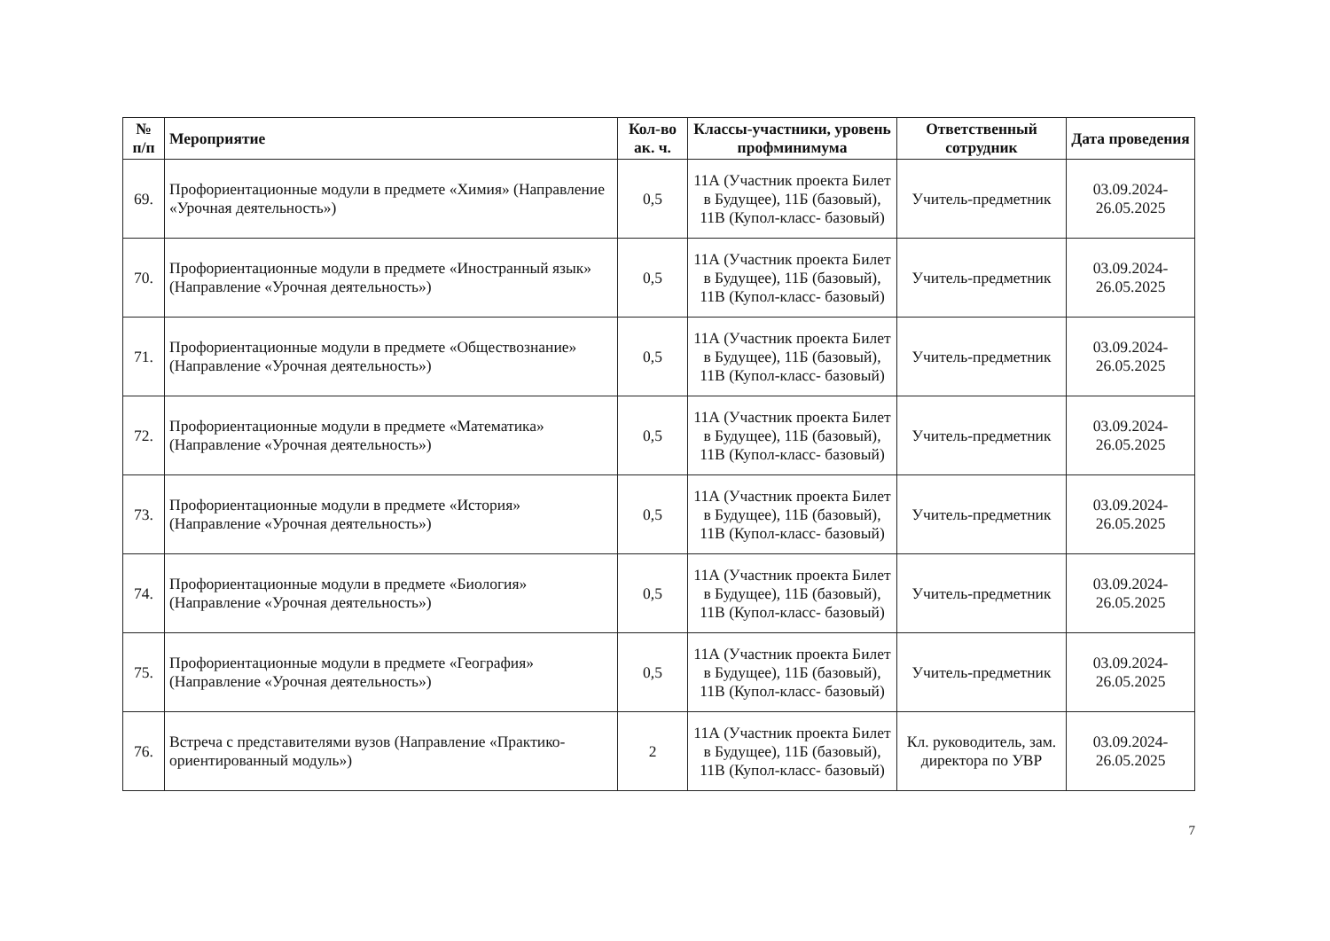| № п/п | Мероприятие | Кол-во ак. ч. | Классы-участники, уровень профминимума | Ответственный сотрудник | Дата проведения |
| --- | --- | --- | --- | --- | --- |
| 69. | Профориентационные модули в предмете «Химия» (Направление «Урочная деятельность») | 0,5 | 11А (Участник проекта Билет в Будущее), 11Б (базовый), 11В (Купол-класс- базовый) | Учитель-предметник | 03.09.2024-26.05.2025 |
| 70. | Профориентационные модули в предмете «Иностранный язык» (Направление «Урочная деятельность») | 0,5 | 11А (Участник проекта Билет в Будущее), 11Б (базовый), 11В (Купол-класс- базовый) | Учитель-предметник | 03.09.2024-26.05.2025 |
| 71. | Профориентационные модули в предмете «Обществознание» (Направление «Урочная деятельность») | 0,5 | 11А (Участник проекта Билет в Будущее), 11Б (базовый), 11В (Купол-класс- базовый) | Учитель-предметник | 03.09.2024-26.05.2025 |
| 72. | Профориентационные модули в предмете «Математика» (Направление «Урочная деятельность») | 0,5 | 11А (Участник проекта Билет в Будущее), 11Б (базовый), 11В (Купол-класс- базовый) | Учитель-предметник | 03.09.2024-26.05.2025 |
| 73. | Профориентационные модули в предмете «История» (Направление «Урочная деятельность») | 0,5 | 11А (Участник проекта Билет в Будущее), 11Б (базовый), 11В (Купол-класс- базовый) | Учитель-предметник | 03.09.2024-26.05.2025 |
| 74. | Профориентационные модули в предмете «Биология» (Направление «Урочная деятельность») | 0,5 | 11А (Участник проекта Билет в Будущее), 11Б (базовый), 11В (Купол-класс- базовый) | Учитель-предметник | 03.09.2024-26.05.2025 |
| 75. | Профориентационные модули в предмете «География» (Направление «Урочная деятельность») | 0,5 | 11А (Участник проекта Билет в Будущее), 11Б (базовый), 11В (Купол-класс- базовый) | Учитель-предметник | 03.09.2024-26.05.2025 |
| 76. | Встреча с представителями вузов (Направление «Практико-ориентированный модуль») | 2 | 11А (Участник проекта Билет в Будущее), 11Б (базовый), 11В (Купол-класс- базовый) | Кл. руководитель, зам. директора по УВР | 03.09.2024-26.05.2025 |
7